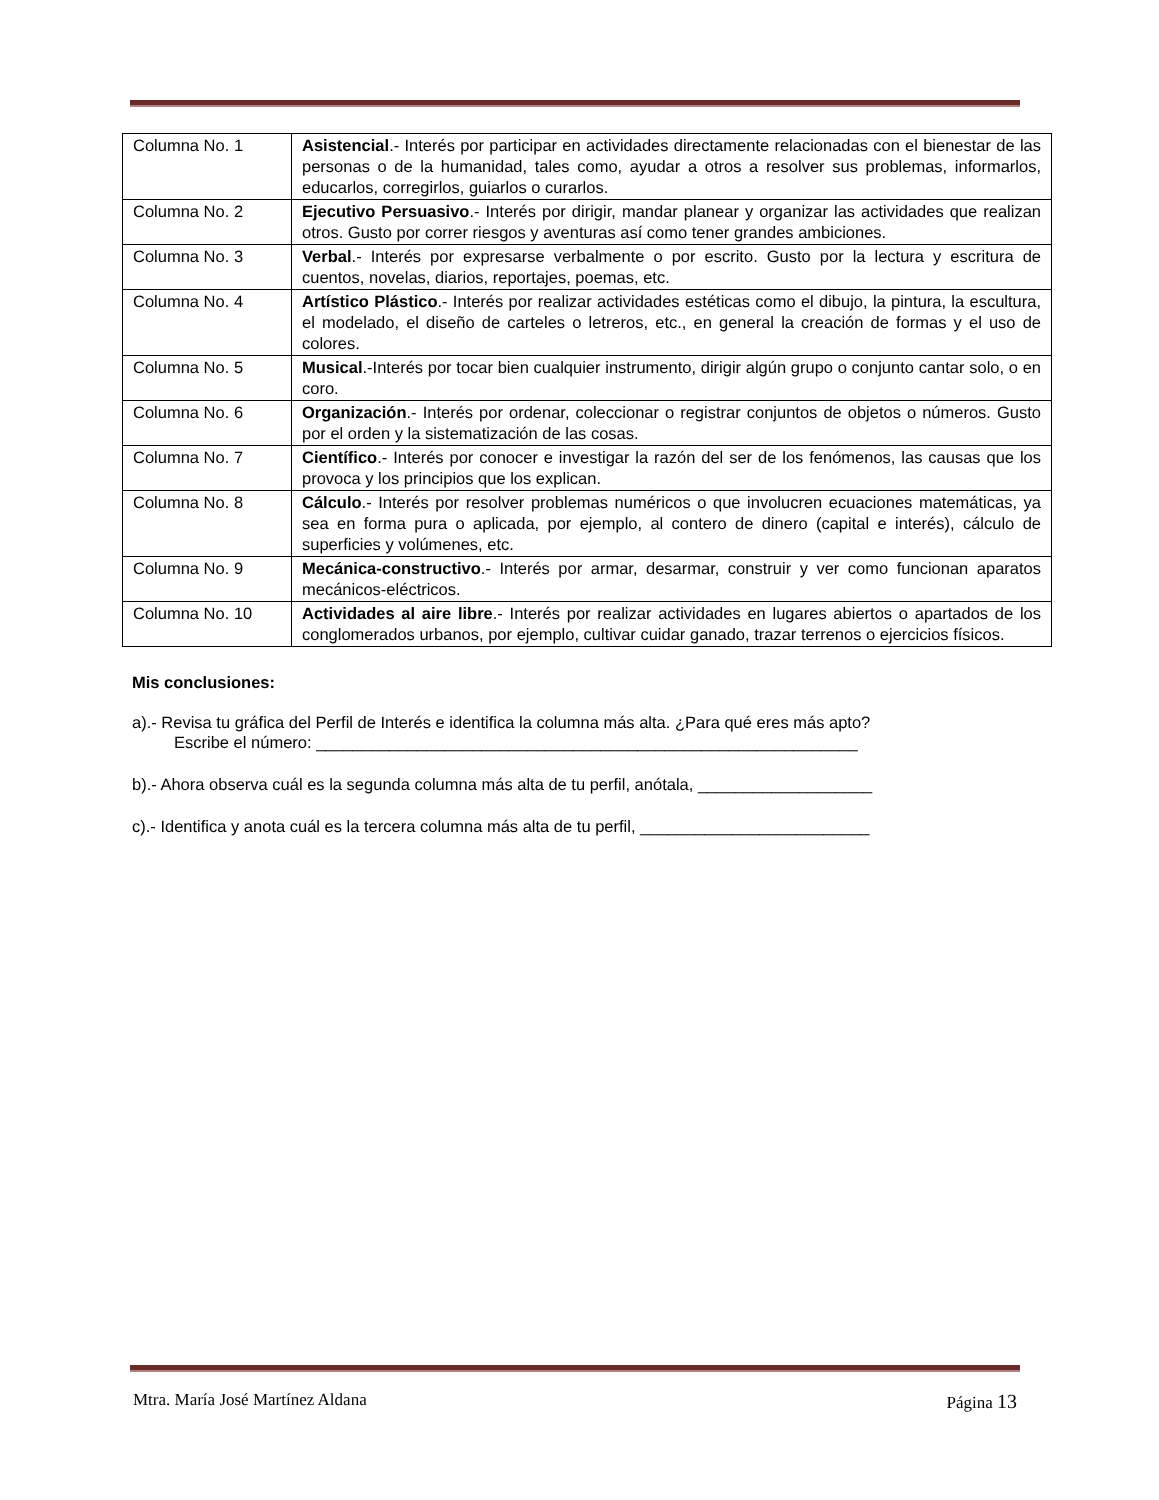| Columna No. 1 | Asistencial .- Interés por participar en actividades directamente relacionadas con el bienestar de las personas o de la humanidad, tales como, ayudar a otros a resolver sus problemas, informarlos, educarlos, corregirlos, guiarlos o curarlos. |
| Columna No. 2 | Ejecutivo Persuasivo .- Interés por dirigir, mandar planear y organizar las actividades que realizan otros. Gusto por correr riesgos y aventuras así como tener grandes ambiciones. |
| Columna No. 3 | Verbal .- Interés por expresarse verbalmente o por escrito. Gusto por la lectura y escritura de cuentos, novelas, diarios, reportajes, poemas, etc. |
| Columna No. 4 | Artístico Plástico .- Interés por realizar actividades estéticas como el dibujo, la pintura, la escultura, el modelado, el diseño de carteles o letreros, etc., en general la creación de formas y el uso de colores. |
| Columna No. 5 | Musical .-Interés por tocar bien cualquier instrumento, dirigir algún grupo o conjunto cantar solo, o en coro. |
| Columna No. 6 | Organización .- Interés por ordenar, coleccionar o registrar conjuntos de objetos o números. Gusto por el orden y la sistematización de las cosas. |
| Columna No. 7 | Científico .- Interés por conocer e investigar la razón del ser de los fenómenos, las causas que los provoca y los principios que los explican. |
| Columna No. 8 | Cálculo .- Interés por resolver problemas numéricos o que involucren ecuaciones matemáticas, ya sea en forma pura o aplicada, por ejemplo, al contero de dinero (capital e interés), cálculo de superficies y volúmenes, etc. |
| Columna No. 9 | Mecánica-constructivo .- Interés por armar, desarmar, construir y ver como funcionan aparatos mecánicos-eléctricos. |
| Columna No. 10 | Actividades al aire libre .- Interés por realizar actividades en lugares abiertos o apartados de los conglomerados urbanos, por ejemplo, cultivar cuidar ganado, trazar terrenos o ejercicios físicos. |
Mis conclusiones:
a).- Revisa tu gráfica del Perfil de Interés e identifica la columna más alta. ¿Para qué eres más apto?
Escribe el número: ___________________________________________________________
b).- Ahora observa cuál es la segunda columna más alta de tu perfil, anótala, ___________________
c).- Identifica y anota cuál es la tercera columna más alta de tu perfil, _________________________
Mtra. María José Martínez Aldana Página 13